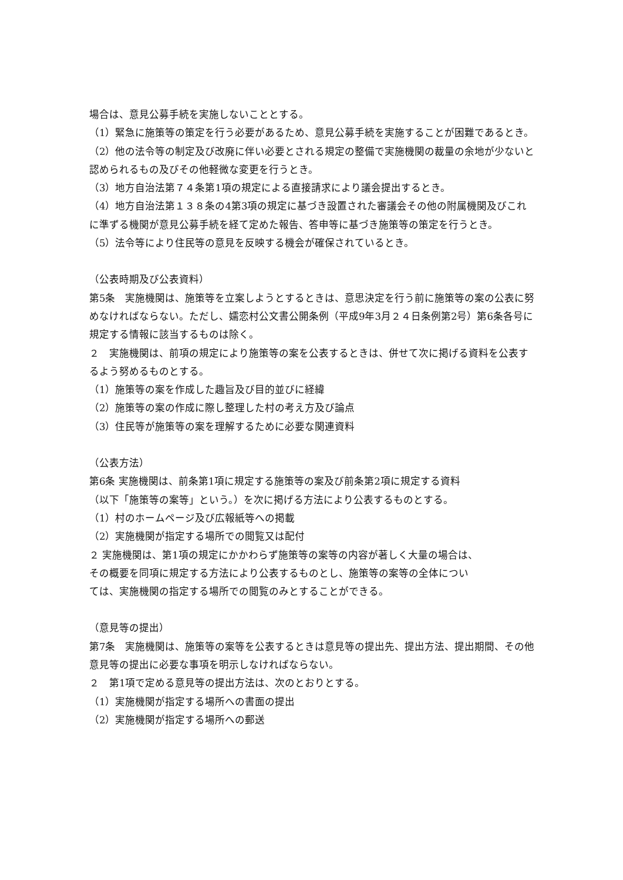場合は、意見公募手続を実施しないこととする。
（1）緊急に施策等の策定を行う必要があるため、意見公募手続を実施することが困難であるとき。
（2）他の法令等の制定及び改廃に伴い必要とされる規定の整備で実施機関の裁量の余地が少ないと認められるもの及びその他軽微な変更を行うとき。
（3）地方自治法第７４条第1項の規定による直接請求により議会提出するとき。
（4）地方自治法第１３８条の4第3項の規定に基づき設置された審議会その他の附属機関及びこれに準ずる機関が意見公募手続を経て定めた報告、答申等に基づき施策等の策定を行うとき。
（5）法令等により住民等の意見を反映する機会が確保されているとき。
（公表時期及び公表資料）
第5条　実施機関は、施策等を立案しようとするときは、意思決定を行う前に施策等の案の公表に努めなければならない。ただし、嬬恋村公文書公開条例（平成9年3月２４日条例第2号）第6条各号に規定する情報に該当するものは除く。
２　実施機関は、前項の規定により施策等の案を公表するときは、併せて次に掲げる資料を公表するよう努めるものとする。
（1）施策等の案を作成した趣旨及び目的並びに経緯
（2）施策等の案の作成に際し整理した村の考え方及び論点
（3）住民等が施策等の案を理解するために必要な関連資料
（公表方法）
第6条 実施機関は、前条第1項に規定する施策等の案及び前条第2項に規定する資料
（以下「施策等の案等」という。）を次に掲げる方法により公表するものとする。
（1）村のホームページ及び広報紙等への掲載
（2）実施機関が指定する場所での閲覧又は配付
２ 実施機関は、第1項の規定にかかわらず施策等の案等の内容が著しく大量の場合は、
その概要を同項に規定する方法により公表するものとし、施策等の案等の全体につい
ては、実施機関の指定する場所での閲覧のみとすることができる。
（意見等の提出）
第7条　実施機関は、施策等の案等を公表するときは意見等の提出先、提出方法、提出期間、その他意見等の提出に必要な事項を明示しなければならない。
２　第1項で定める意見等の提出方法は、次のとおりとする。
（1）実施機関が指定する場所への書面の提出
（2）実施機関が指定する場所への郵送